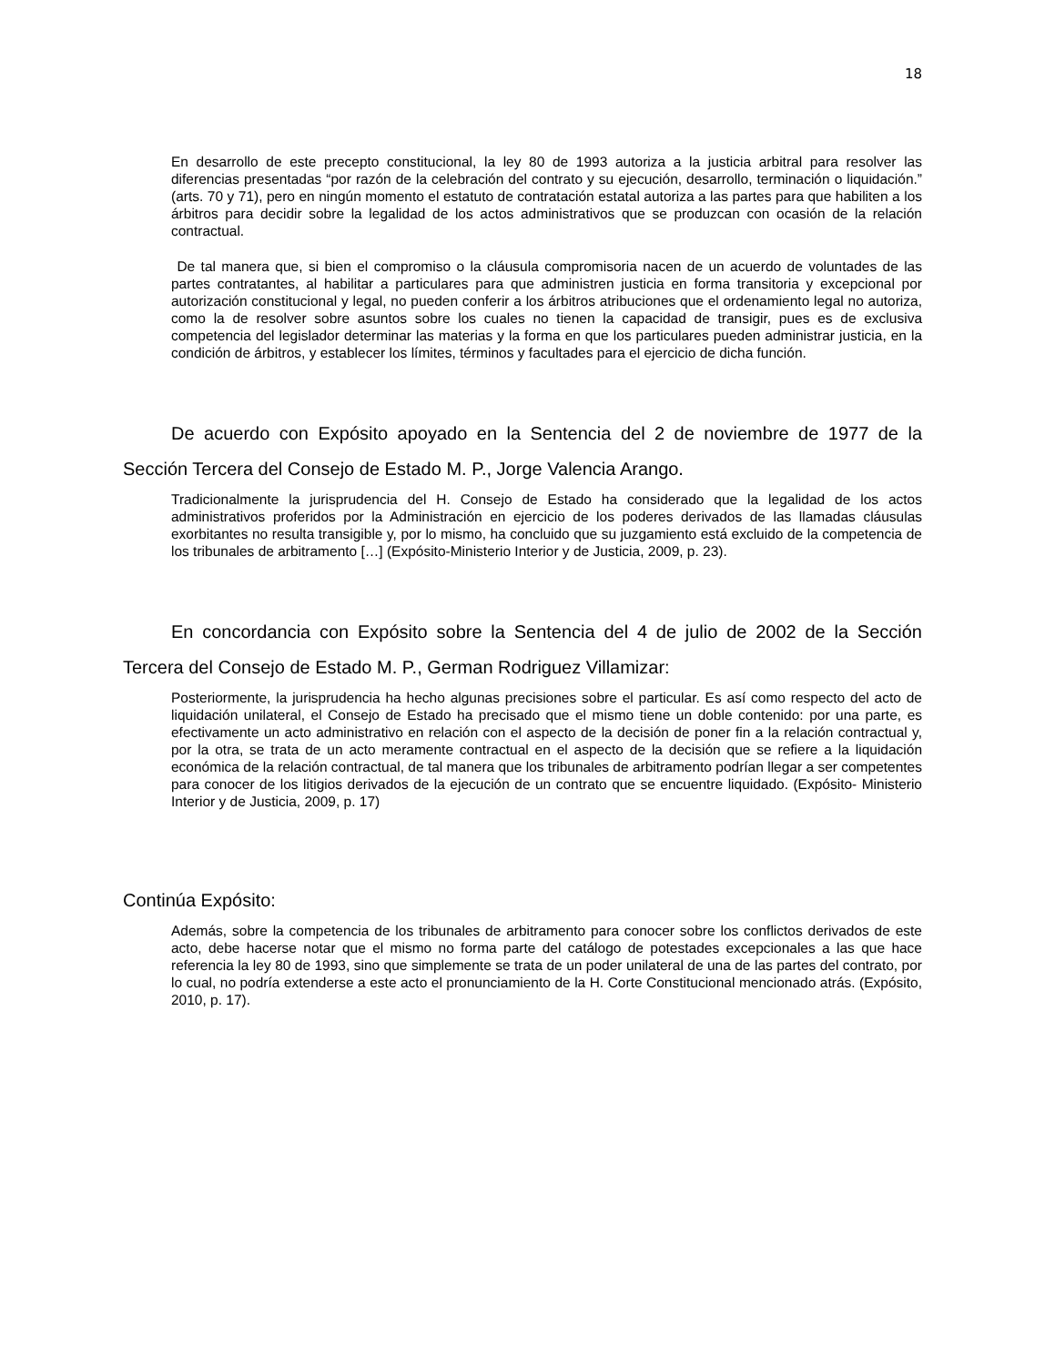18
En desarrollo de este precepto constitucional, la ley 80 de 1993 autoriza a la justicia arbitral para resolver las diferencias presentadas “por razón de la celebración del contrato y su ejecución, desarrollo, terminación o liquidación.” (arts. 70 y 71), pero en ningún momento el estatuto de contratación estatal autoriza a las partes para que habiliten a los árbitros para decidir sobre la legalidad de los actos administrativos que se produzcan con ocasión de la relación contractual.
De tal manera que, si bien el compromiso o la cláusula compromisoria nacen de un acuerdo de voluntades de las partes contratantes, al habilitar a particulares para que administren justicia en forma transitoria y excepcional por autorización constitucional y legal, no pueden conferir a los árbitros atribuciones que el ordenamiento legal no autoriza, como la de resolver sobre asuntos sobre los cuales no tienen la capacidad de transigir, pues es de exclusiva competencia del legislador determinar las materias y la forma en que los particulares pueden administrar justicia, en la condición de árbitros, y establecer los límites, términos y facultades para el ejercicio de dicha función.
De acuerdo con Expósito apoyado en la Sentencia del 2 de noviembre de 1977 de la Sección Tercera del Consejo de Estado M. P., Jorge Valencia Arango.
Tradicionalmente la jurisprudencia del H. Consejo de Estado ha considerado que la legalidad de los actos administrativos proferidos por la Administración en ejercicio de los poderes derivados de las llamadas cláusulas exorbitantes no resulta transigible y, por lo mismo, ha concluido que su juzgamiento está excluido de la competencia de los tribunales de arbitramento […] (Expósito-Ministerio Interior y de Justicia, 2009, p. 23).
En concordancia con Expósito sobre la Sentencia del 4 de julio de 2002 de la Sección Tercera del Consejo de Estado M. P., German Rodriguez Villamizar:
Posteriormente, la jurisprudencia ha hecho algunas precisiones sobre el particular. Es así como respecto del acto de liquidación unilateral, el Consejo de Estado ha precisado que el mismo tiene un doble contenido: por una parte, es efectivamente un acto administrativo en relación con el aspecto de la decisión de poner fin a la relación contractual y, por la otra, se trata de un acto meramente contractual en el aspecto de la decisión que se refiere a la liquidación económica de la relación contractual, de tal manera que los tribunales de arbitramento podrían llegar a ser competentes para conocer de los litigios derivados de la ejecución de un contrato que se encuentre liquidado. (Expósito- Ministerio Interior y de Justicia, 2009, p. 17)
Continúa Expósito:
Además, sobre la competencia de los tribunales de arbitramento para conocer sobre los conflictos derivados de este acto, debe hacerse notar que el mismo no forma parte del catálogo de potestades excepcionales a las que hace referencia la ley 80 de 1993, sino que simplemente se trata de un poder unilateral de una de las partes del contrato, por lo cual, no podría extenderse a este acto el pronunciamiento de la H. Corte Constitucional mencionado atrás. (Expósito, 2010, p. 17).